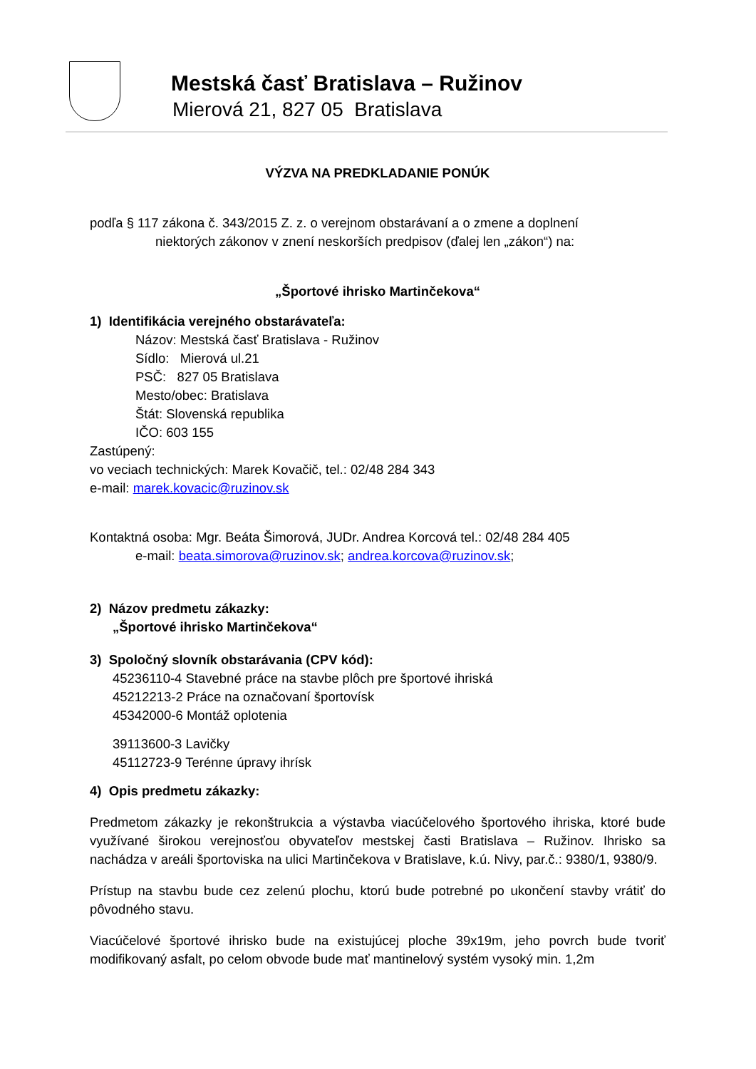Mestská časť Bratislava – Ružinov
Mierová 21, 827 05 Bratislava
VÝZVA NA PREDKLADANIE PONÚK
podľa § 117 zákona č. 343/2015 Z. z. o verejnom obstarávaní a o zmene a doplnení
niektorých zákonov v znení neskorších predpisov (ďalej len „zákon“) na:
„Športové ihrisko Martinčekova“
1) Identifikácia verejného obstarávateľa:
Názov: Mestská časť Bratislava - Ružinov
Sídlo: Mierová ul.21
PSČ: 827 05 Bratislava
Mesto/obec: Bratislava
Štát: Slovenská republika
IČO: 603 155
Zastúpený:
vo veciach technických: Marek Kovačič, tel.: 02/48 284 343
e-mail: marek.kovacic@ruzinov.sk
Kontaktná osoba: Mgr. Beáta Šimorová, JUDr. Andrea Korcová tel.: 02/48 284 405
e-mail: beata.simorova@ruzinov.sk; andrea.korcova@ruzinov.sk;
2) Názov predmetu zákazky:
„Športové ihrisko Martinčekova“
3) Spoločný slovník obstarávania (CPV kód):
45236110-4 Stavebné práce na stavbe plôch pre športové ihriská
45212213-2 Práce na označovaní športovísk
45342000-6 Montáž oplotenia
39113600-3 Lavičky
45112723-9 Terénne úpravy ihrísk
4) Opis predmetu zákazky:
Predmetom zákazky je rekonštrukcia a výstavba viacúčelového športového ihriska, ktoré bude využívané širokou verejnosťou obyvateľov mestskej časti Bratislava – Ružinov. Ihrisko sa nachádza v areáli športoviska na ulici Martinčekova v Bratislave, k.ú. Nivy, par.č.: 9380/1, 9380/9.
Prístup na stavbu bude cez zelenú plochu, ktorú bude potrebné po ukončení stavby vrátiť do pôvodného stavu.
Viacúčelové športové ihrisko bude na existujúcej ploche 39x19m, jeho povrch bude tvoriť modifikovaný asfalt, po celom obvode bude mať mantinelový systém vysoký min. 1,2m